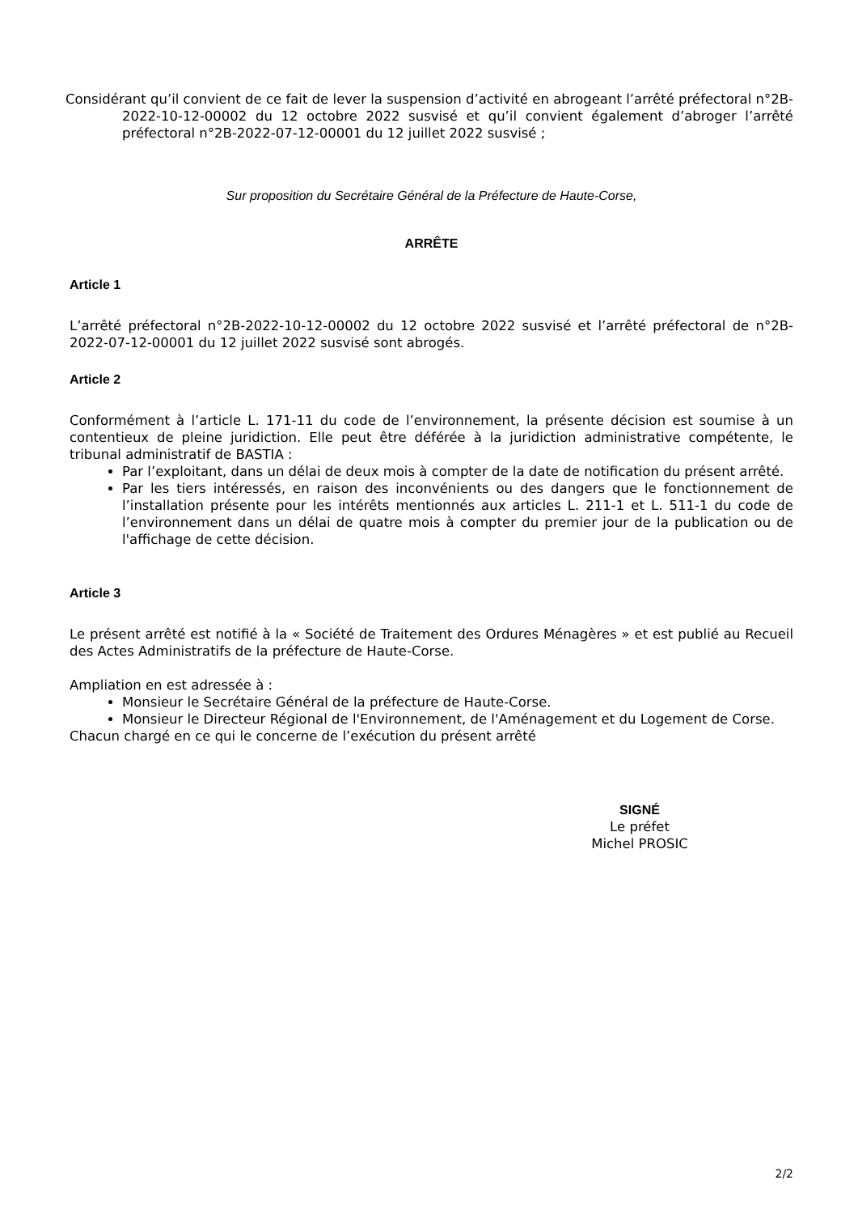Considérant qu’il convient de ce fait de lever la suspension d’activité en abrogeant l’arrêté préfectoral n°2B-2022-10-12-00002 du 12 octobre 2022 susvisé et qu’il convient également d’abroger l’arrêté préfectoral n°2B-2022-07-12-00001 du 12 juillet 2022 susvisé ;
Sur proposition du Secrétaire Général de la Préfecture de Haute-Corse,
ARRÊTE
Article 1
L’arrêté préfectoral n°2B-2022-10-12-00002 du 12 octobre 2022 susvisé et l’arrêté préfectoral de n°2B-2022-07-12-00001 du 12 juillet 2022 susvisé sont abrogés.
Article 2
Conformément à l’article L. 171-11 du code de l’environnement, la présente décision est soumise à un contentieux de pleine juridiction. Elle peut être déférée à la juridiction administrative compétente, le tribunal administratif de BASTIA :
Par l’exploitant, dans un délai de deux mois à compter de la date de notification du présent arrêté.
Par les tiers intéressés, en raison des inconvénients ou des dangers que le fonctionnement de l’installation présente pour les intérêts mentionnés aux articles L. 211-1 et L. 511-1 du code de l’environnement dans un délai de quatre mois à compter du premier jour de la publication ou de l'affichage de cette décision.
Article 3
Le présent arrêté est notifié à la « Société de Traitement des Ordures Ménagères » et est publié au Recueil des Actes Administratifs de la préfecture de Haute-Corse.
Ampliation en est adressée à :
Monsieur le Secrétaire Général de la préfecture de Haute-Corse.
Monsieur le Directeur Régional de l'Environnement, de l'Aménagement et du Logement de Corse.
Chacun chargé en ce qui le concerne de l’exécution du présent arrêté
SIGNÉ
Le préfet
Michel PROSIC
2/2